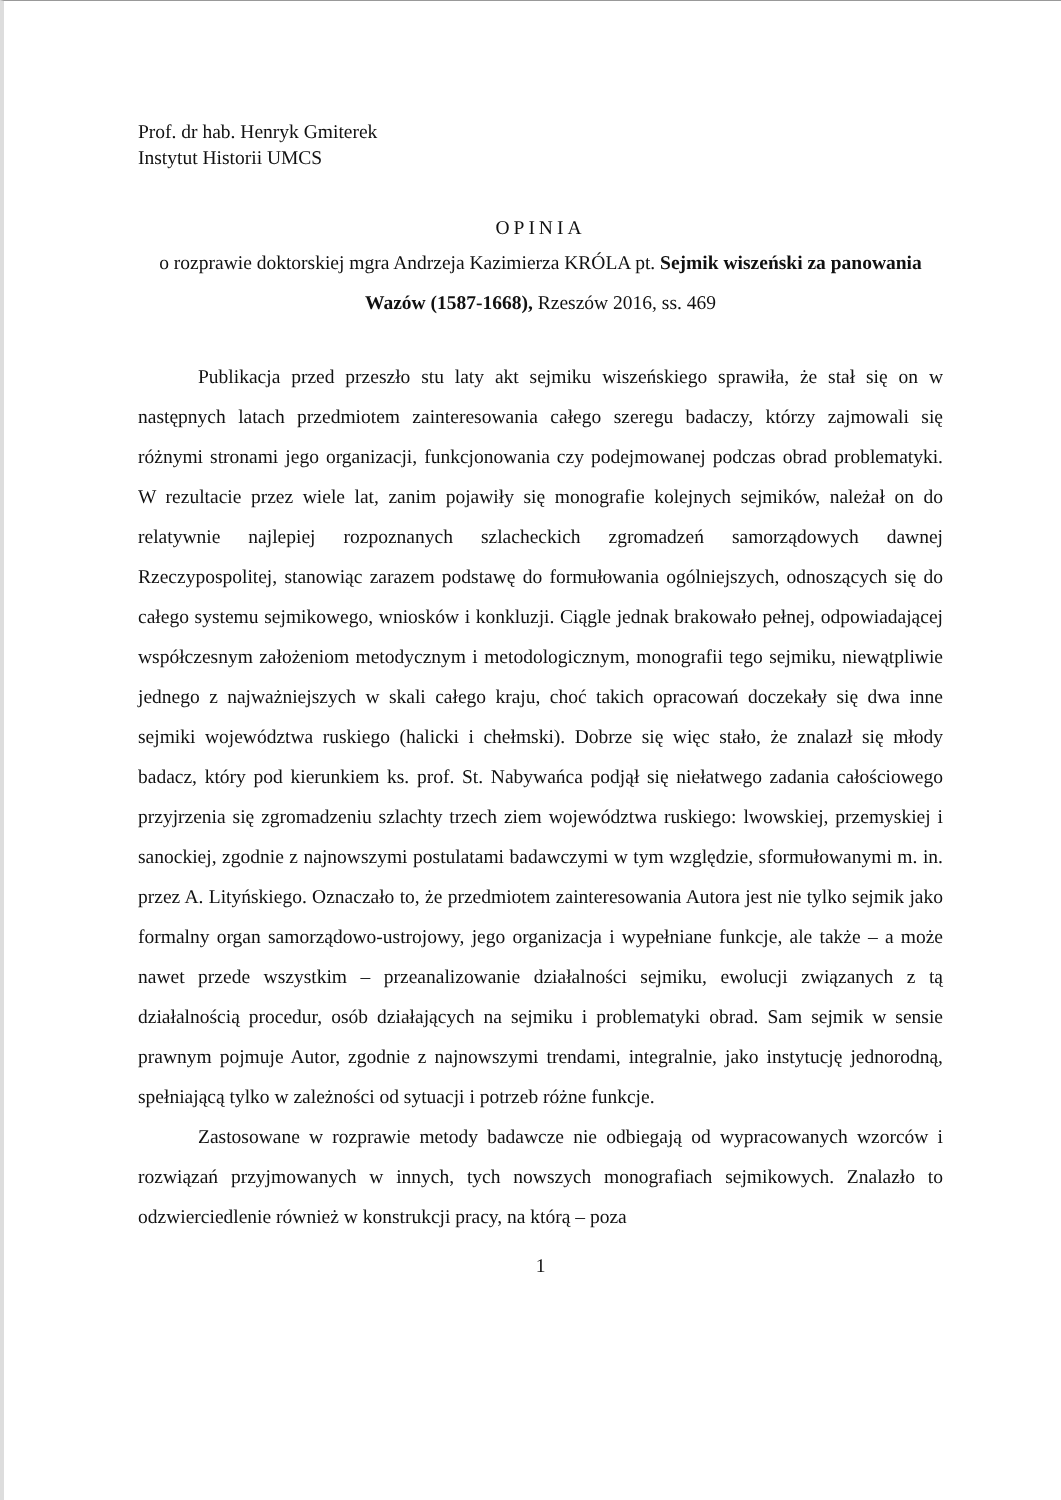Prof. dr hab. Henryk Gmiterek
Instytut Historii UMCS
OPINIA
o rozprawie doktorskiej mgra Andrzeja Kazimierza KRÓLA pt. Sejmik wiszeński za panowania Wazów (1587-1668), Rzeszów 2016, ss. 469
Publikacja przed przeszło stu laty akt sejmiku wiszeńskiego sprawiła, że stał się on w następnych latach przedmiotem zainteresowania całego szeregu badaczy, którzy zajmowali się różnymi stronami jego organizacji, funkcjonowania czy podejmowanej podczas obrad problematyki. W rezultacie przez wiele lat, zanim pojawiły się monografie kolejnych sejmików, należał on do relatywnie najlepiej rozpoznanych szlacheckich zgromadzeń samorządowych dawnej Rzeczypospolitej, stanowiąc zarazem podstawę do formułowania ogólniejszych, odnoszących się do całego systemu sejmikowego, wniosków i konkluzji. Ciągle jednak brakowało pełnej, odpowiadającej współczesnym założeniom metodycznym i metodologicznym, monografii tego sejmiku, niewątpliwie jednego z najważniejszych w skali całego kraju, choć takich opracowań doczekały się dwa inne sejmiki województwa ruskiego (halicki i chełmski). Dobrze się więc stało, że znalazł się młody badacz, który pod kierunkiem ks. prof. St. Nabywańca podjął się niełatwego zadania całościowego przyjrzenia się zgromadzeniu szlachty trzech ziem województwa ruskiego: lwowskiej, przemyskiej i sanockiej, zgodnie z najnowszymi postulatami badawczymi w tym względzie, sformułowanymi m. in. przez A. Lityńskiego. Oznaczało to, że przedmiotem zainteresowania Autora jest nie tylko sejmik jako formalny organ samorządowo-ustrojowy, jego organizacja i wypełniane funkcje, ale także – a może nawet przede wszystkim – przeanalizowanie działalności sejmiku, ewolucji związanych z tą działalnością procedur, osób działających na sejmiku i problematyki obrad. Sam sejmik w sensie prawnym pojmuje Autor, zgodnie z najnowszymi trendami, integralnie, jako instytucję jednorodną, spełniającą tylko w zależności od sytuacji i potrzeb różne funkcje.
Zastosowane w rozprawie metody badawcze nie odbiegają od wypracowanych wzorców i rozwiązań przyjmowanych w innych, tych nowszych monografiach sejmikowych. Znalazło to odzwierciedlenie również w konstrukcji pracy, na którą – poza
1